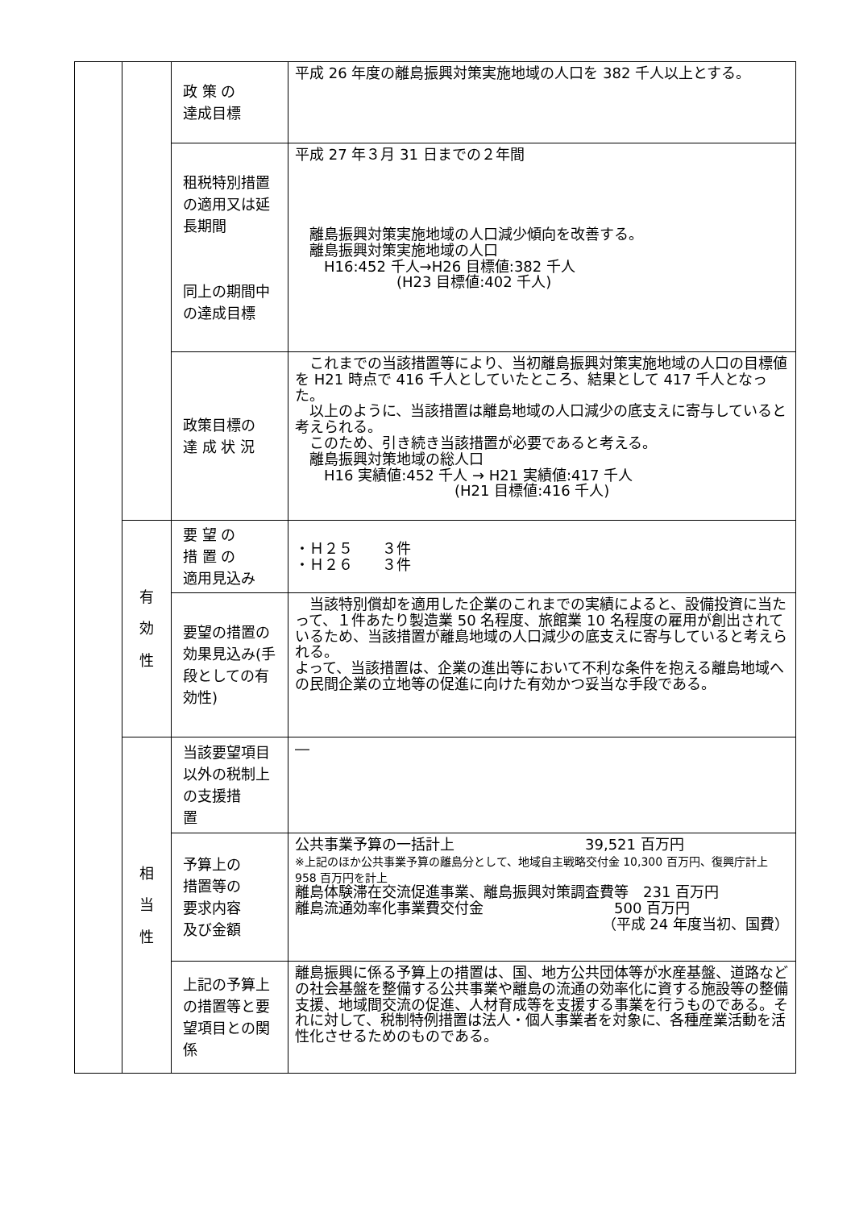| | | 政 策 の 達成目標 | 平成 26 年度の離島振興対策実施地域の人口を 382 千人以上とする。 |
| | | 租税特別措置の適用又は延長期間 同上の期間中の達成目標 | 平成 27 年３月 31 日までの２年間 離島振興対策実施地域の人口減少傾向を改善する。 離島振興対策実施地域の人口 H16:452 千人→H26 目標値:382 千人 (H23 目標値:402 千人) |
| | | 政策目標の 達 成 状 況 | これまでの当該措置等により、当初離島振興対策実施地域の人口の目標値を H21 時点で 416 千人としていたところ、結果として 417 千人となった。 以上のように、当該措置は離島地域の人口減少の底支えに寄与していると考えられる。 このため、引き続き当該措置が必要であると考える。 離島振興対策地域の総人口 H16 実績値:452 千人 → H21 実績値:417 千人 (H21 目標値:416 千人) |
| | 有 効 性 | 要 望 の 措 置 の 適用見込み | ・Ｈ２５ ３件 ・Ｈ２６ ３件 |
| | | 要望の措置の効果見込み(手段としての有効性) | 当該特別償却を適用した企業のこれまでの実績によると、設備投資に当たって、１件あたり製造業 50 名程度、旅館業 10 名程度の雇用が創出されているため、当該措置が離島地域の人口減少の底支えに寄与していると考えられる。 よって、当該措置は、企業の進出等において不利な条件を抱える離島地域への民間企業の立地等の促進に向けた有効かつ妥当な手段である。 |
| | 相 当 性 | 当該要望項目以外の税制上の支援措 置 | ― |
| | | 予算上の 措置等の 要求内容 及び金額 | 公共事業予算の一括計上 39,521 百万円 ※上記のほか公共事業予算の離島分として、地域自主戦略交付金 10,300 百万円、復興庁計上 958 百万円を計上 離島体験滞在交流促進事業、離島振興対策調査費等 231 百万円 離島流通効率化事業費交付金 500 百万円 （平成 24 年度当初、国費） |
| | | 上記の予算上の措置等と要望項目との関係 | 離島振興に係る予算上の措置は、国、地方公共団体等が水産基盤、道路などの社会基盤を整備する公共事業や離島の流通の効率化に資する施設等の整備支援、地域間交流の促進、人材育成等を支援する事業を行うものである。それに対して、税制特例措置は法人・個人事業者を対象に、各種産業活動を活性化させるためのものである。 |